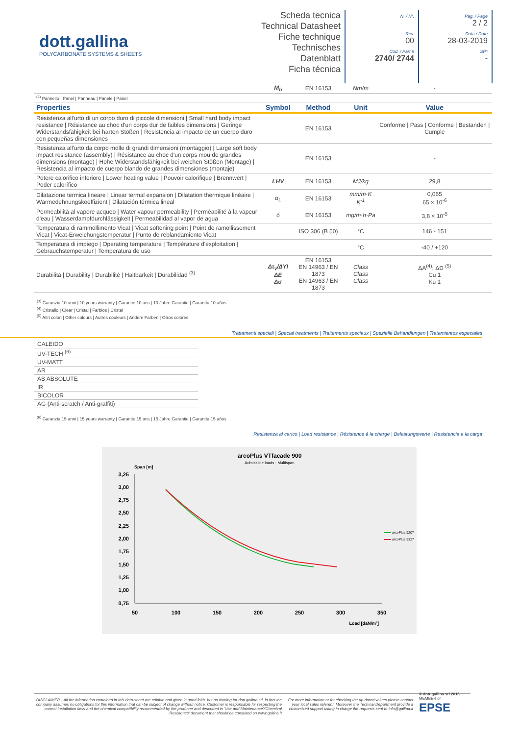dott.gallina
POLYCARBONATE SYSTEMS & SHEETS
Scheda tecnica
Technical Datasheet
Fiche technique
Technisches Datenblatt
Ficha técnica
N. / Nr.
Rev.
00
Cod. / Part #
2740/ 2744
Pag. / Page
2 / 2
Data / Date
28-03-2019
SP*
-
| | M<sub>b</sub> | EN 16153 | Nm/m | - |
| <sup>(2)</sup> Pannello / Panel / Panneau / Panele / Panel | | | | |
| Properties | Symbol | Method | Unit | Value |
| Resistenza all'urto di un corpo duro di piccole dimensioni / Small hard body impact resistance / Résistance au choc d'un corps dur de faibles dimensions / Geringe Widerstandsfähigkeit bei harten Stößen / Resistencia al impacto de un cuerpo duro con pequeñas dimensiones | | EN 16153 | | Conforme / Pass / Conforme / Bestanden / Cumple |
| Resistenza all'urto da corpo molle di grandi dimensioni (montaggio) / Large soft body impact resistance (assembly) / Résistance au choc d'un corps mou de grandes dimensions (montage) / Hohe Widerstandsfähigkeit bei weichen Stößen (Montage) / Resistencia al impacto de cuerpo blando de grandes dimensiones (montaje) | | EN 16153 | | - |
| Potere calorifico inferiore / Lower heating value / Pouvoir calorifique / Brennwert / Poder calorífico | LHV | EN 16153 | MJ/kg | 29,8 |
| Dilatazione termica lineare / Linear termal expansion / Dilatation thermique linéaire / Wärmedehnungskoeffizient / Dilatación térmica lineal | α<sub>L</sub> | EN 16153 | mm/m·K K<sup>-1</sup> | 0,065 65 × 10<sup>-6</sup> |
| Permeabilità al vapore acqueo / Water vapour permeability / Perméabilité à la vapeur d'eau / Wasserdampfdurchlässigkeit / Permeabilidad al vapor de agua | δ | EN 16153 | mg/m·h·Pa | 3,8 × 10<sup>-5</sup> |
| Temperatura di rammollimento Vicat / Vicat softening point / Point de ramollissement Vicat / Vicat-Erweichungstemperatur / Punto de reblandamiento Vicat | | ISO 306 (B 50) | °C | 146 - 151 |
| Temperatura di impiego / Operating temperature / Température d'exploitation / Gebrauchstemperatur / Temperatura de uso | | | °C | -40 / +120 |
| Durabilità / Durability / Durabilité / Haltbarkeit / Durabilidad <sup>(3)</sup> | Δτ<sub>v</sub>/ΔYI ΔE Δσ | EN 16153 EN 14963 / EN 1873 EN 14963 / EN 1873 | Class Class Class | ΔA<sup>(4)</sup>; ΔD <sup>(5)</sup> Cu 1 Ku 1 |
<sup>(3)</sup> Garanzia 10 anni | 10 years warranty | Garantie 10 ans | 10 Jahre Garantie | Garantía 10 años
<sup>(4)</sup> Cristallo | Clear | Cristal | Farblos | Cristal
<sup>(5)</sup> Altri colori | Other colours | Autres couleurs | Andere Farben | Otros colores
Trattamenti speciali | Special treatments | Traitements speciaux | Spezielle Behandlungen | Tratamientos especiales
CALEIDO
UV-TECH <sup>(6)</sup>
UV-MATT
AR
AB ABSOLUTE
IR
BICOLOR
AG (Anti-scratch / Anti-graffiti)
<sup>(6)</sup> Garanzia 15 anni | 15 years warranty | Garantie 15 ans | 15 Jahre Garantie | Garantía 15 años
Resistenza al carico | Load resistance | Résistence à la charge | Belastungswerte | Resistencia a la carga
arcoPlus VTfacade 900
Admissible loads - Multispan
Span [m]
3,25
3,00
2,75
2,50
2,25
2,00
1,75
1,50
1,25
1,00
0,75
50
100
150
200
250
300
350
Load [daN/m²]
arcoPlus 9207
arcoPlus 9327
DISCLAIMER - All the information contained in this data-sheet are reliable and given in good faith, but no binding for dott.gallina srl, in fact the company assumes no obligations for this information that can be subject of change without notice. Customer is responsable for respecting the correct installation laws and the chemical compatibility recommended by the producer and described in 'Use and Maintenance'/'Chemical Resistence' document that should be consulted on www.gallina.it
For more information or for checking the up-dated values please contact your local sales referent. Moreover the Techinal Department provide a customized support taking in charge the requests sent to info@gallina.it
© dott.gallina srl 2016
MEMBER of
EPSE